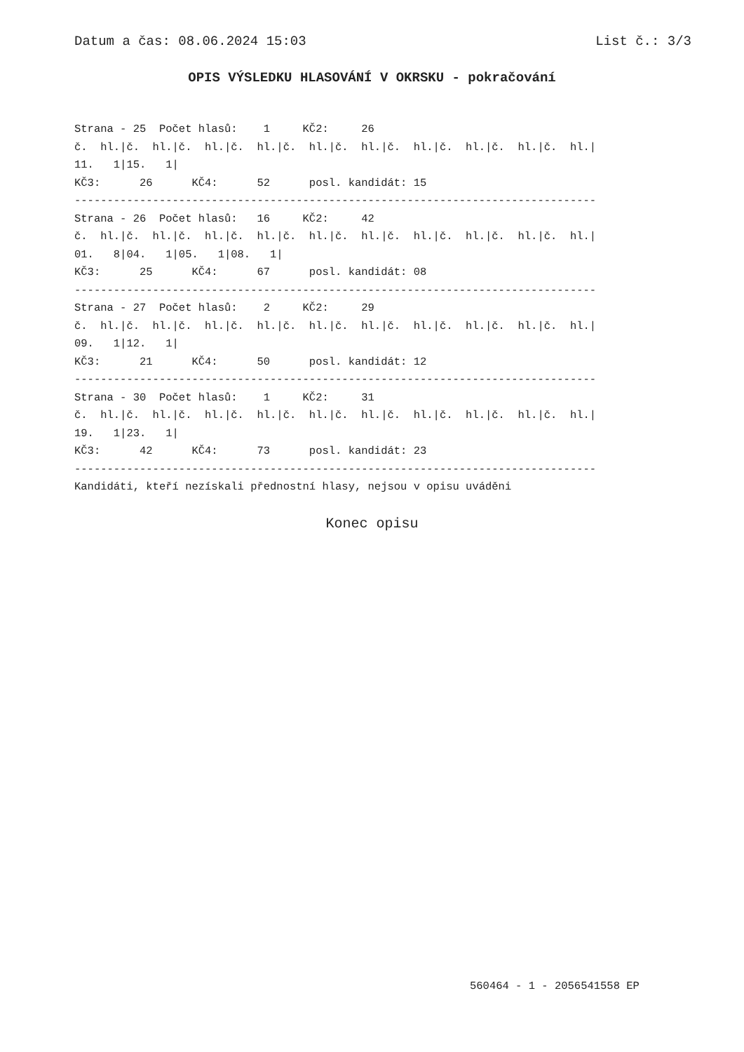Datum a čas: 08.06.2024 15:03 List č.: 3/3
OPIS VÝSLEDKU HLASOVÁNÍ V OKRSKU - pokračování
Strana - 25  Počet hlasů:    1     KČ2:     26
č.  hl.|č.  hl.|č.  hl.|č.  hl.|č.  hl.|č.  hl.|č.  hl.|č.  hl.|č.  hl.|č.  hl.|
11.   1|15.   1|
KČ3:      26      KČ4:      52      posl. kandidát: 15
--------------------------------------------------------------------------------
Strana - 26  Počet hlasů:   16     KČ2:     42
č.  hl.|č.  hl.|č.  hl.|č.  hl.|č.  hl.|č.  hl.|č.  hl.|č.  hl.|č.  hl.|č.  hl.|
01.   8|04.   1|05.   1|08.   1|
KČ3:      25      KČ4:      67      posl. kandidát: 08
--------------------------------------------------------------------------------
Strana - 27  Počet hlasů:    2     KČ2:     29
č.  hl.|č.  hl.|č.  hl.|č.  hl.|č.  hl.|č.  hl.|č.  hl.|č.  hl.|č.  hl.|č.  hl.|
09.   1|12.   1|
KČ3:      21      KČ4:      50      posl. kandidát: 12
--------------------------------------------------------------------------------
Strana - 30  Počet hlasů:    1     KČ2:     31
č.  hl.|č.  hl.|č.  hl.|č.  hl.|č.  hl.|č.  hl.|č.  hl.|č.  hl.|č.  hl.|č.  hl.|
19.   1|23.   1|
KČ3:      42      KČ4:      73      posl. kandidát: 23
--------------------------------------------------------------------------------
Kandidáti, kteří nezískali přednostní hlasy, nejsou v opisu uváděni
Konec opisu
560464 - 1 - 2056541558 EP